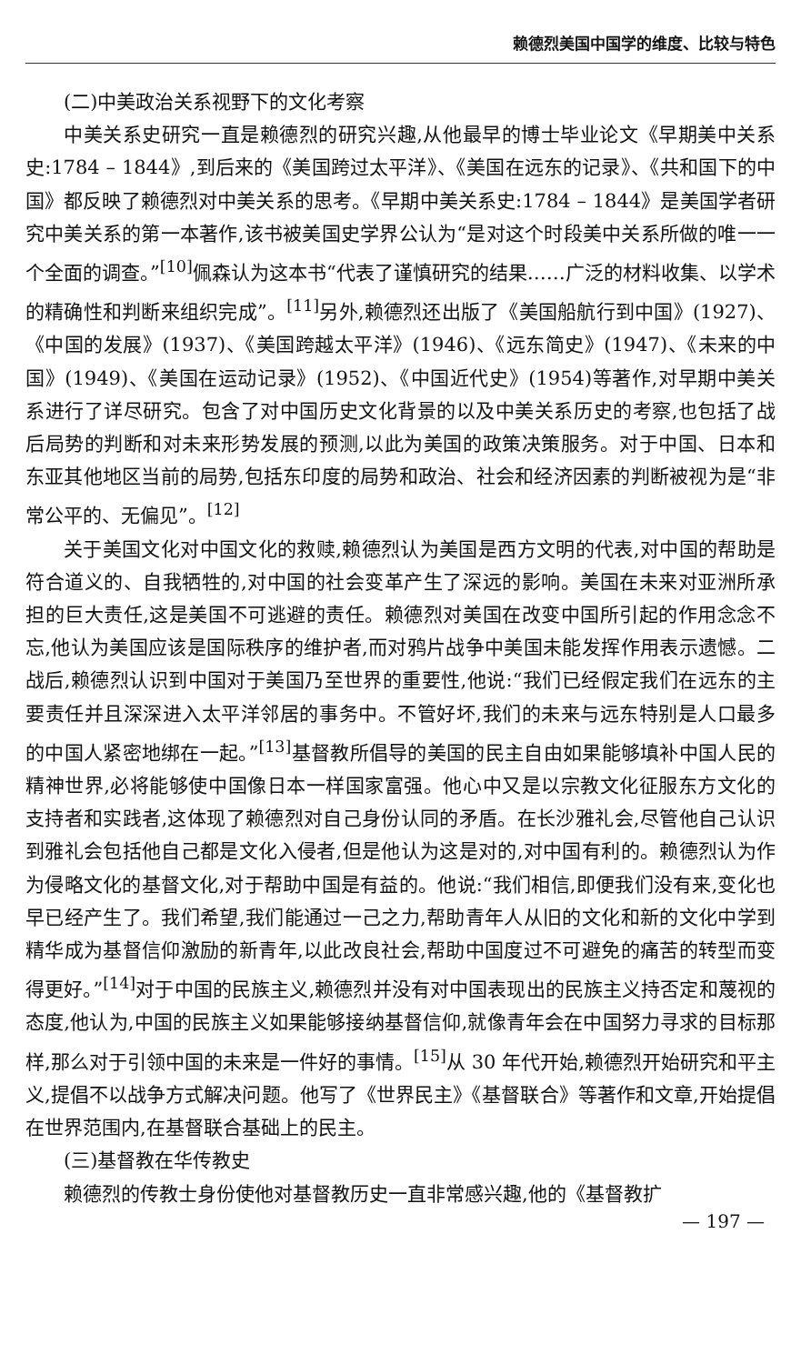赖德烈美国中国学的维度、比较与特色
(二)中美政治关系视野下的文化考察
中美关系史研究一直是赖德烈的研究兴趣,从他最早的博士毕业论文《早期美中关系史:1784 – 1844》,到后来的《美国跨过太平洋》、《美国在远东的记录》、《共和国下的中国》都反映了赖德烈对中美关系的思考。《早期中美关系史:1784 – 1844》是美国学者研究中美关系的第一本著作,该书被美国史学界公认为“是对这个时段美中关系所做的唯一一个全面的调查。”<sup>[10]</sup>佩森认为这本书“代表了谨慎研究的结果……广泛的材料收集、以学术的精确性和判断来组织完成”。<sup>[11]</sup>另外,赖德烈还出版了《美国船航行到中国》(1927)、《中国的发展》(1937)、《美国跨越太平洋》(1946)、《远东简史》(1947)、《未来的中国》(1949)、《美国在运动记录》(1952)、《中国近代史》(1954)等著作,对早期中美关系进行了详尽研究。包含了对中国历史文化背景的以及中美关系历史的考察,也包括了战后局势的判断和对未来形势发展的预测,以此为美国的政策决策服务。对于中国、日本和东亚其他地区当前的局势,包括东印度的局势和政治、社会和经济因素的判断被视为是“非常公平的、无偏见”。<sup>[12]</sup>
关于美国文化对中国文化的救赎,赖德烈认为美国是西方文明的代表,对中国的帮助是符合道义的、自我牺牲的,对中国的社会变革产生了深远的影响。美国在未来对亚洲所承担的巨大责任,这是美国不可逃避的责任。赖德烈对美国在改变中国所引起的作用念念不忘,他认为美国应该是国际秩序的维护者,而对鸦片战争中美国未能发挥作用表示遗憾。二战后,赖德烈认识到中国对于美国乃至世界的重要性,他说:“我们已经假定我们在远东的主要责任并且深深进入太平洋邻居的事务中。不管好坏,我们的未来与远东特别是人口最多的中国人紧密地绑在一起。”<sup>[13]</sup>基督教所倡导的美国的民主自由如果能够填补中国人民的精神世界,必将能够使中国像日本一样国家富强。他心中又是以宗教文化征服东方文化的支持者和实践者,这体现了赖德烈对自己身份认同的矛盾。在长沙雅礼会,尽管他自己认识到雅礼会包括他自己都是文化入侵者,但是他认为这是对的,对中国有利的。赖德烈认为作为侵略文化的基督文化,对于帮助中国是有益的。他说:“我们相信,即便我们没有来,变化也早已经产生了。我们希望,我们能通过一己之力,帮助青年人从旧的文化和新的文化中学到精华成为基督信仰激励的新青年,以此改良社会,帮助中国度过不可避免的痛苦的转型而变得更好。”<sup>[14]</sup>对于中国的民族主义,赖德烈并没有对中国表现出的民族主义持否定和蔑视的态度,他认为,中国的民族主义如果能够接纳基督信仰,就像青年会在中国努力寻求的目标那样,那么对于引领中国的未来是一件好的事情。<sup>[15]</sup>从 30 年代开始,赖德烈开始研究和平主义,提倡不以战争方式解决问题。他写了《世界民主》《基督联合》等著作和文章,开始提倡在世界范围内,在基督联合基础上的民主。
(三)基督教在华传教史
赖德烈的传教士身份使他对基督教历史一直非常感兴趣,他的《基督教扩
— 197 —